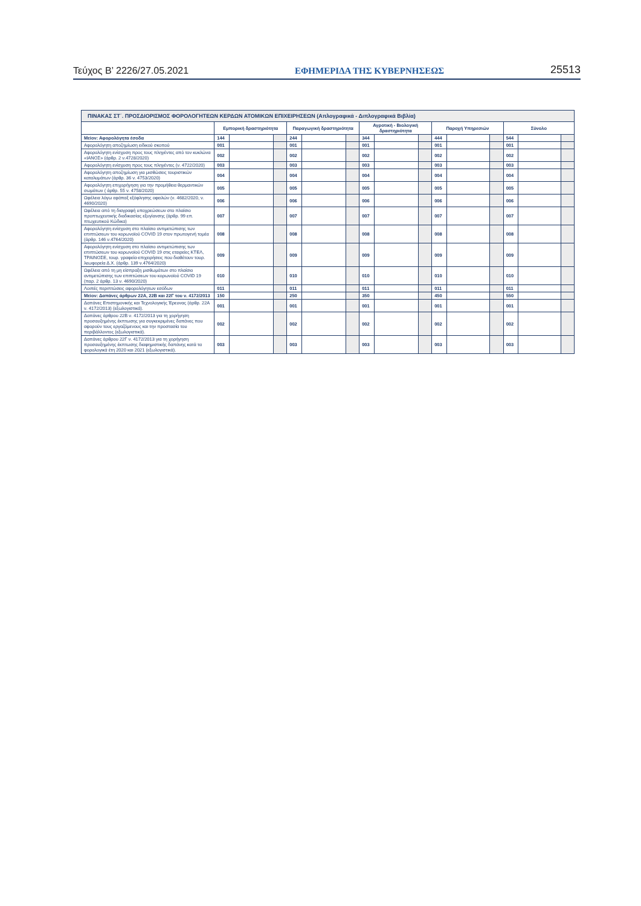Τεύχος B’ 2226/27.05.2021 ΕΦΗΜΕΡΙΔΑ ΤΗΣ ΚΥΒΕΡΝΗΣΕΩΣ 25513
| ΠΙΝΑΚΑΣ ΣΤ΄. ΠΡΟΣΔΙΟΡΙΣΜΟΣ ΦΟΡΟΛΟΓΗΤΕΩΝ ΚΕΡΔΩΝ ΑΤΟΜΙΚΩΝ ΕΠΙΧΕΙΡΗΣΕΩΝ (Απλογραφικά - Διπλογραφικά Βιβλία) | | | | | | | | | | | | | | | |
| --- | --- | --- | --- | --- | --- | --- | --- | --- | --- | --- | --- | --- | --- | --- | --- |
| | Εμπορική δραστηριότητα | | | Παραγωγική δραστηριότητα | | | Αγροτική - Βιολογική δραστηριότητα | | | Παροχή Υπηρεσιών | | | Σύνολο | | |
| Μείον: Αφορολόγητα έσοδα | 144 | | | 244 | | | 344 | | | 444 | | | 544 | | |
| Αφορολόγητη αποζημίωση ειδικού σκοπού | 001 | | | 001 | | | 001 | | | 001 | | | 001 | | |
| Αφορολόγητη ενίσχυση προς τους πληγέντες από τον κυκλώνα «ΙΑΝΟΣ» (άρθρ. 2 ν.4728/2020) | 002 | | | 002 | | | 002 | | | 002 | | | 002 | | |
| Αφορολόγητη ενίσχυση προς τους πληγέντες (ν. 4722/2020) | 003 | | | 003 | | | 003 | | | 003 | | | 003 | | |
| Αφορολόγητη αποζημίωση για μισθώσεις τουριστικών καταλυμάτων (άρθρ. 36 ν. 4753/2020) | 004 | | | 004 | | | 004 | | | 004 | | | 004 | | |
| Αφορολόγητη επιχορήγηση για την προμήθεια θερμαντικών σωμάτων ( άρθρ. 55 ν. 4758/2020) | 005 | | | 005 | | | 005 | | | 005 | | | 005 | | |
| Ωφέλεια λόγω εφάπαξ εξόφλησης οφειλών (ν. 4682/2020, ν. 4690/2020) | 006 | | | 006 | | | 006 | | | 006 | | | 006 | | |
| Ωφέλεια από τη διαγραφή υποχρεώσεων στο πλαίσιο προπτωχευτικής διαδικασίας εξυγίανσης (άρθρ. 99 επ. πτωχευτικού Κώδικα) | 007 | | | 007 | | | 007 | | | 007 | | | 007 | | |
| Αφορολόγητη ενίσχυση στο πλαίσιο αντιμετώπισης των επιπτώσεων του κορωνοϊού COVID 19 στον πρωτογενή τομέα (άρθρ. 146 ν.4764/2020) | 008 | | | 008 | | | 008 | | | 008 | | | 008 | | |
| Αφορολόγητη ενίσχυση στο πλαίσιο αντιμετώπισης των επιπτώσεων του κορωνοϊού COVID 19 στις εταιρείες ΚΤΕΛ, ΤΡΑΙΝΟΣΕ, τουρ. γραφεία-επιχειρήσεις που διαθέτουν τουρ. λεωφορεία Δ.Χ. (άρθρ. 139 ν.4764/2020) | 009 | | | 009 | | | 009 | | | 009 | | | 009 | | |
| Ωφέλεια από τη μη είσπραξη μισθωμάτων στο πλαίσιο αντιμετώπισης των επιπτώσεων του κορωνοϊού COVID 19 (παρ. 2 άρθρ. 13 ν. 4690/2020) | 010 | | | 010 | | | 010 | | | 010 | | | 010 | | |
| Λοιπές περιπτώσεις αφορολόγητων εσόδων | 011 | | | 011 | | | 011 | | | 011 | | | 011 | | |
| Μείον: Δαπάνες άρθρων 22Α, 22Β και 22Γ του ν. 4172/2013 | 150 | | | 250 | | | 350 | | | 450 | | | 550 | | |
| Δαπάνες Επιστημονικής και Τεχνολογικής Έρευνας (άρθρ. 22Α ν. 4172/2013) (εξωλογιστικά). | 001 | | | 001 | | | 001 | | | 001 | | | 001 | | |
| Δαπάνες άρθρου 22Β ν. 4172/2013 για τη χορήγηση προσαυξημένης έκπτωσης για συγκεκριμένες δαπάνες που αφορούν τους εργαζόμενους και την προστασία του περιβάλλοντος (εξωλογιστικά). | 002 | | | 002 | | | 002 | | | 002 | | | 002 | | |
| Δαπάνες άρθρου 22Γ ν. 4172/2013 για τη χορήγηση προσαυξημένης έκπτωσης διαφημιστικής δαπάνης κατά τα φορολογικά έτη 2020 και 2021 (εξωλογιστικά). | 003 | | | 003 | | | 003 | | | 003 | | | 003 | | |